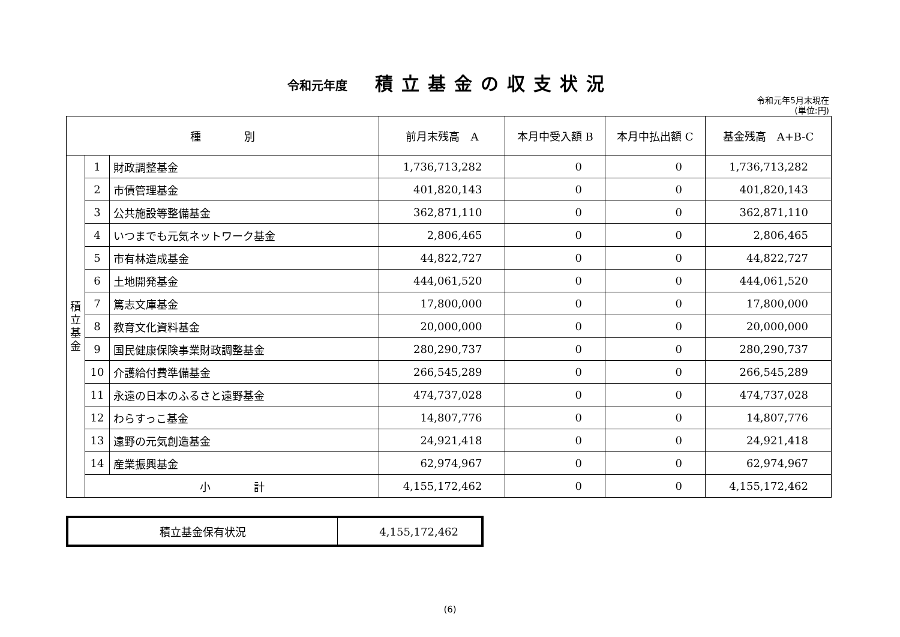令和元年度 積立基金の収支状況
令和元年5月末現在
(単位:円)
| 種 別 | | | 前月末残高 A | 本月中受入額 B | 本月中払出額 C | 基金残高 A+B-C |
| --- | --- | --- | --- | --- | --- | --- |
| 積 立 基 金 | 1 | 財政調整基金 | 1,736,713,282 | 0 | 0 | 1,736,713,282 |
| | 2 | 市債管理基金 | 401,820,143 | 0 | 0 | 401,820,143 |
| | 3 | 公共施設等整備基金 | 362,871,110 | 0 | 0 | 362,871,110 |
| | 4 | いつまでも元気ネットワーク基金 | 2,806,465 | 0 | 0 | 2,806,465 |
| | 5 | 市有林造成基金 | 44,822,727 | 0 | 0 | 44,822,727 |
| | 6 | 土地開発基金 | 444,061,520 | 0 | 0 | 444,061,520 |
| | 7 | 篤志文庫基金 | 17,800,000 | 0 | 0 | 17,800,000 |
| | 8 | 教育文化資料基金 | 20,000,000 | 0 | 0 | 20,000,000 |
| | 9 | 国民健康保険事業財政調整基金 | 280,290,737 | 0 | 0 | 280,290,737 |
| | 10 | 介護給付費準備基金 | 266,545,289 | 0 | 0 | 266,545,289 |
| | 11 | 永遠の日本のふるさと遠野基金 | 474,737,028 | 0 | 0 | 474,737,028 |
| | 12 | わらすっこ基金 | 14,807,776 | 0 | 0 | 14,807,776 |
| | 13 | 遠野の元気創造基金 | 24,921,418 | 0 | 0 | 24,921,418 |
| | 14 | 産業振興基金 | 62,974,967 | 0 | 0 | 62,974,967 |
| | 小 計 | | 4,155,172,462 | 0 | 0 | 4,155,172,462 |
| 積立基金保有状況 | 4,155,172,462 |
(6)